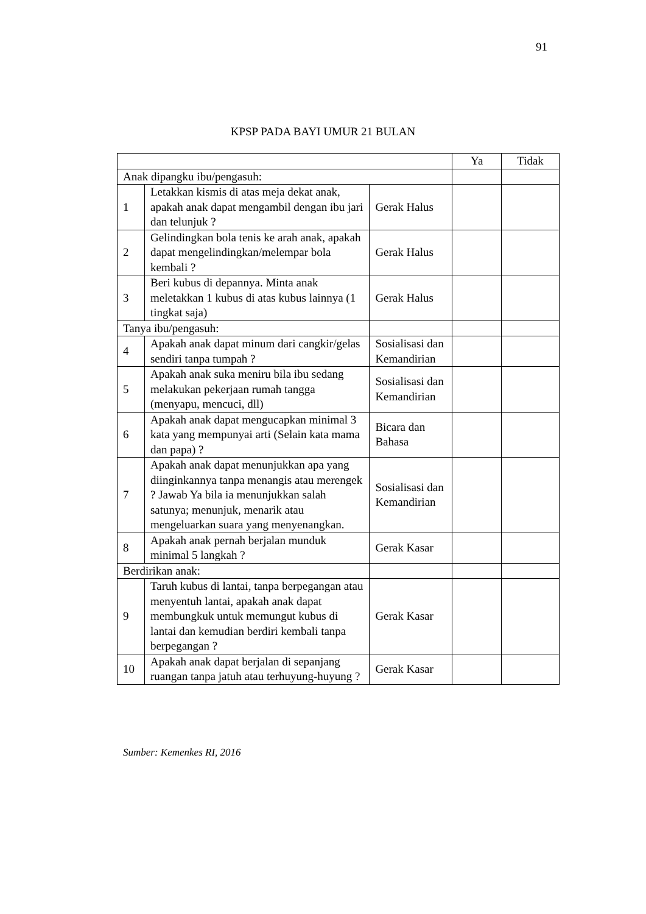91
KPSP PADA BAYI UMUR 21 BULAN
| | | | Ya | Tidak |
| Anak dipangku ibu/pengasuh: | | | | |
| 1 | Letakkan kismis di atas meja dekat anak, apakah anak dapat mengambil dengan ibu jari dan telunjuk ? | Gerak Halus | | |
| 2 | Gelindingkan bola tenis ke arah anak, apakah dapat mengelindingkan/melempar bola kembali ? | Gerak Halus | | |
| 3 | Beri kubus di depannya. Minta anak meletakkan 1 kubus di atas kubus lainnya (1 tingkat saja) | Gerak Halus | | |
| Tanya ibu/pengasuh: | | | | |
| 4 | Apakah anak dapat minum dari cangkir/gelas sendiri tanpa tumpah ? | Sosialisasi dan Kemandirian | | |
| 5 | Apakah anak suka meniru bila ibu sedang melakukan pekerjaan rumah tangga (menyapu, mencuci, dll) | Sosialisasi dan Kemandirian | | |
| 6 | Apakah anak dapat mengucapkan minimal 3 kata yang mempunyai arti (Selain kata mama dan papa) ? | Bicara dan Bahasa | | |
| 7 | Apakah anak dapat menunjukkan apa yang diinginkannya tanpa menangis atau merengek ? Jawab Ya bila ia menunjukkan salah satunya; menunjuk, menarik atau mengeluarkan suara yang menyenangkan. | Sosialisasi dan Kemandirian | | |
| 8 | Apakah anak pernah berjalan munduk minimal 5 langkah ? | Gerak Kasar | | |
| Berdirikan anak: | | | | |
| 9 | Taruh kubus di lantai, tanpa berpegangan atau menyentuh lantai, apakah anak dapat membungkuk untuk memungut kubus di lantai dan kemudian berdiri kembali tanpa berpegangan ? | Gerak Kasar | | |
| 10 | Apakah anak dapat berjalan di sepanjang ruangan tanpa jatuh atau terhuyung-huyung ? | Gerak Kasar | | |
Sumber: Kemenkes RI, 2016